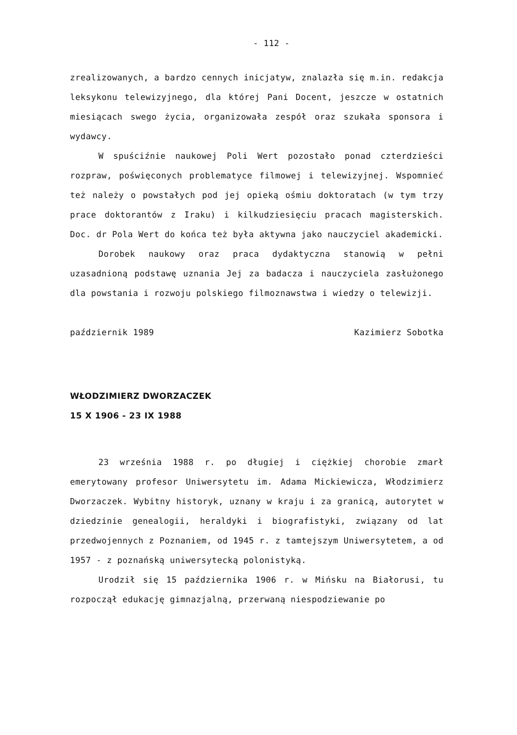- 112 -
zrealizowanych, a bardzo cennych inicjatyw, znalazła się m.in. redakcja leksykonu telewizyjnego, dla której Pani Docent, jeszcze w ostatnich miesiącach swego życia, organizowała zespół oraz szukała sponsora i wydawcy.
W spuściźnie naukowej Poli Wert pozostało ponad czterdzieści rozpraw, poświęconych problematyce filmowej i telewizyjnej. Wspomnieć też należy o powstałych pod jej opieką ośmiu doktoratach (w tym trzy prace doktorantów z Iraku) i kilkudziesięciu pracach magisterskich. Doc. dr Pola Wert do końca też była aktywna jako nauczyciel akademicki.
Dorobek naukowy oraz praca dydaktyczna stanowią w pełni uzasadnioną podstawę uznania Jej za badacza i nauczyciela zasłużonego dla powstania i rozwoju polskiego filmoznawstwa i wiedzy o telewizji.
październik 1989 Kazimierz Sobotka
WŁODZIMIERZ DWORZACZEK
15 X 1906 - 23 IX 1988
23 września 1988 r. po długiej i ciężkiej chorobie zmarł emerytowany profesor Uniwersytetu im. Adama Mickiewicza, Włodzimierz Dworzaczek. Wybitny historyk, uznany w kraju i za granicą, autorytet w dziedzinie genealogii, heraldyki i biografistyki, związany od lat przedwojennych z Poznaniem, od 1945 r. z tamtejszym Uniwersytetem, a od 1957 - z poznańską uniwersytecką polonistyką.
Urodził się 15 października 1906 r. w Mińsku na Białorusi, tu rozpoczął edukację gimnazjalną, przerwaną niespodziewanie po